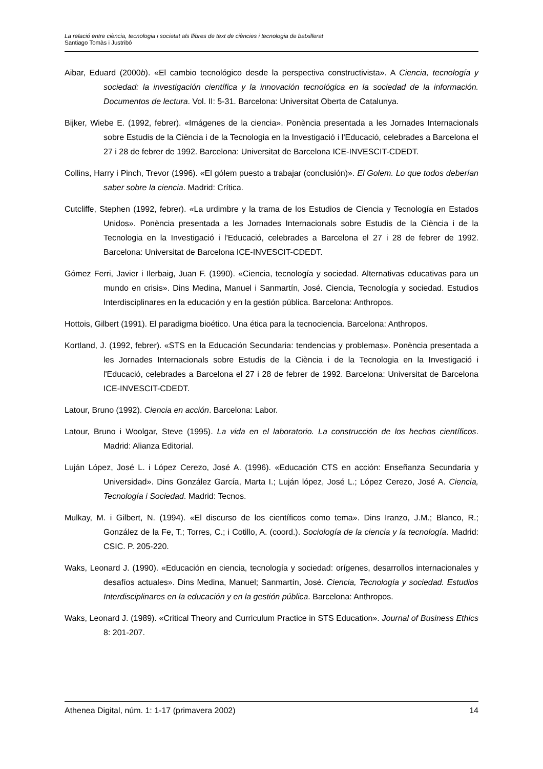La relació entre ciència, tecnologia i societat als llibres de text de ciències i tecnologia de batxillerat
Santiago Tomàs i Justribó
Aibar, Eduard (2000b). «El cambio tecnológico desde la perspectiva constructivista». A Ciencia, tecnología y sociedad: la investigación científica y la innovación tecnológica en la sociedad de la información. Documentos de lectura. Vol. II: 5-31. Barcelona: Universitat Oberta de Catalunya.
Bijker, Wiebe E. (1992, febrer). «Imágenes de la ciencia». Ponència presentada a les Jornades Internacionals sobre Estudis de la Ciència i de la Tecnologia en la Investigació i l'Educació, celebrades a Barcelona el 27 i 28 de febrer de 1992. Barcelona: Universitat de Barcelona ICE-INVESCIT-CDEDT.
Collins, Harry i Pinch, Trevor (1996). «El gólem puesto a trabajar (conclusión)». El Golem. Lo que todos deberían saber sobre la ciencia. Madrid: Crítica.
Cutcliffe, Stephen (1992, febrer). «La urdimbre y la trama de los Estudios de Ciencia y Tecnología en Estados Unidos». Ponència presentada a les Jornades Internacionals sobre Estudis de la Ciència i de la Tecnologia en la Investigació i l'Educació, celebrades a Barcelona el 27 i 28 de febrer de 1992. Barcelona: Universitat de Barcelona ICE-INVESCIT-CDEDT.
Gómez Ferri, Javier i Ilerbaig, Juan F. (1990). «Ciencia, tecnología y sociedad. Alternativas educativas para un mundo en crisis». Dins Medina, Manuel i Sanmartín, José. Ciencia, Tecnología y sociedad. Estudios Interdisciplinares en la educación y en la gestión pública. Barcelona: Anthropos.
Hottois, Gilbert (1991). El paradigma bioético. Una ética para la tecnociencia. Barcelona: Anthropos.
Kortland, J. (1992, febrer). «STS en la Educación Secundaria: tendencias y problemas». Ponència presentada a les Jornades Internacionals sobre Estudis de la Ciència i de la Tecnologia en la Investigació i l'Educació, celebrades a Barcelona el 27 i 28 de febrer de 1992. Barcelona: Universitat de Barcelona ICE-INVESCIT-CDEDT.
Latour, Bruno (1992). Ciencia en acción. Barcelona: Labor.
Latour, Bruno i Woolgar, Steve (1995). La vida en el laboratorio. La construcción de los hechos científicos. Madrid: Alianza Editorial.
Luján López, José L. i López Cerezo, José A. (1996). «Educación CTS en acción: Enseñanza Secundaria y Universidad». Dins González García, Marta I.; Luján lópez, José L.; López Cerezo, José A. Ciencia, Tecnología i Sociedad. Madrid: Tecnos.
Mulkay, M. i Gilbert, N. (1994). «El discurso de los científicos como tema». Dins Iranzo, J.M.; Blanco, R.; González de la Fe, T.; Torres, C.; i Cotillo, A. (coord.). Sociología de la ciencia y la tecnología. Madrid: CSIC. P. 205-220.
Waks, Leonard J. (1990). «Educación en ciencia, tecnología y sociedad: orígenes, desarrollos internacionales y desafíos actuales». Dins Medina, Manuel; Sanmartín, José. Ciencia, Tecnología y sociedad. Estudios Interdisciplinares en la educación y en la gestión pública. Barcelona: Anthropos.
Waks, Leonard J. (1989). «Critical Theory and Curriculum Practice in STS Education». Journal of Business Ethics 8: 201-207.
Athenea Digital, núm. 1: 1-17 (primavera 2002) 14